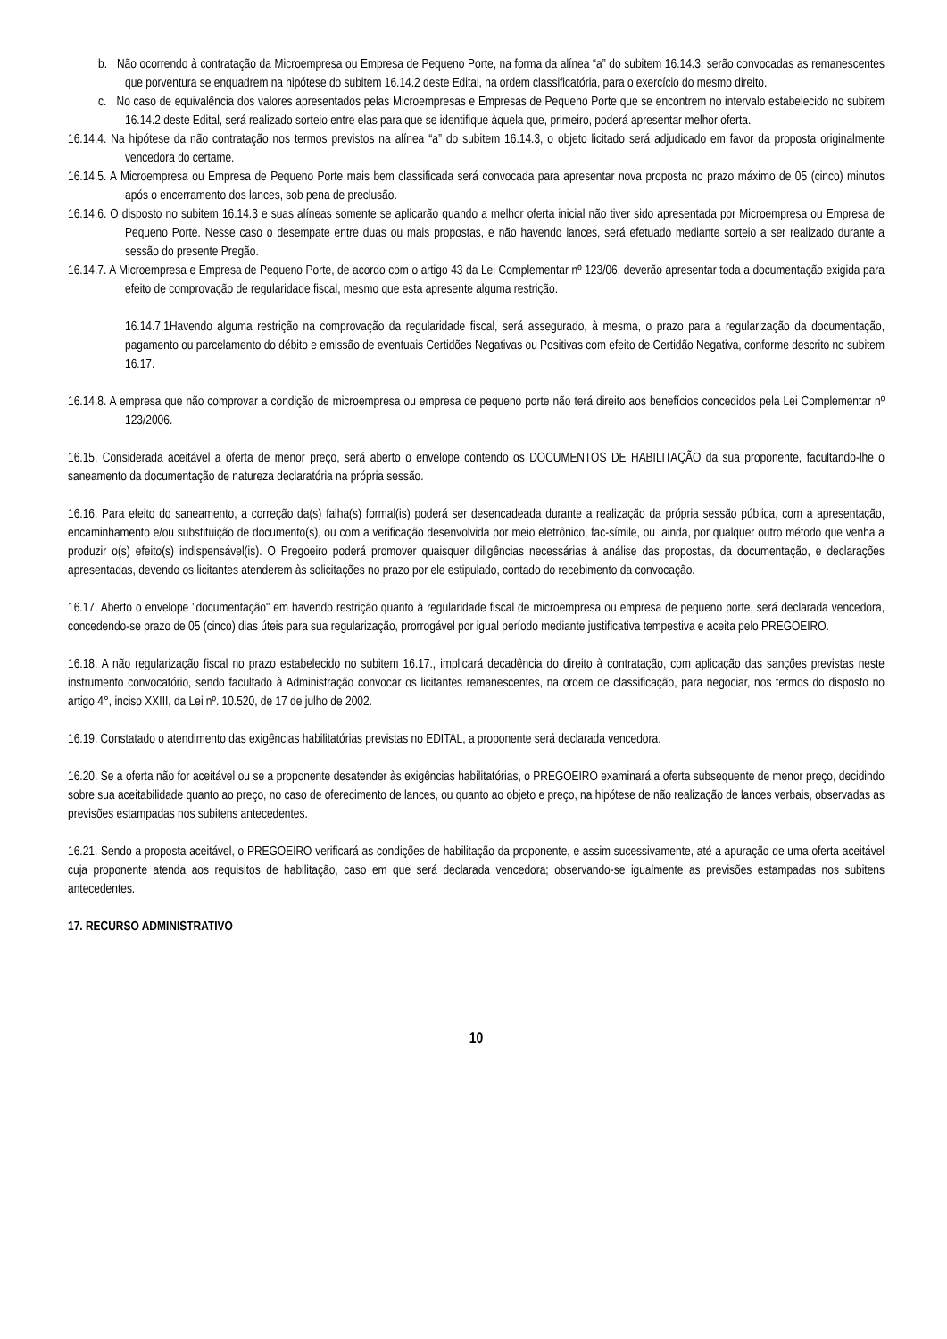b. Não ocorrendo à contratação da Microempresa ou Empresa de Pequeno Porte, na forma da alínea “a” do subitem 16.14.3, serão convocadas as remanescentes que porventura se enquadrem na hipótese do subitem 16.14.2 deste Edital, na ordem classificatória, para o exercício do mesmo direito.
c. No caso de equivalência dos valores apresentados pelas Microempresas e Empresas de Pequeno Porte que se encontrem no intervalo estabelecido no subitem 16.14.2 deste Edital, será realizado sorteio entre elas para que se identifique àquela que, primeiro, poderá apresentar melhor oferta.
16.14.4. Na hipótese da não contratação nos termos previstos na alínea “a” do subitem 16.14.3, o objeto licitado será adjudicado em favor da proposta originalmente vencedora do certame.
16.14.5. A Microempresa ou Empresa de Pequeno Porte mais bem classificada será convocada para apresentar nova proposta no prazo máximo de 05 (cinco) minutos após o encerramento dos lances, sob pena de preclusão.
16.14.6. O disposto no subitem 16.14.3 e suas alíneas somente se aplicarão quando a melhor oferta inicial não tiver sido apresentada por Microempresa ou Empresa de Pequeno Porte. Nesse caso o desempate entre duas ou mais propostas, e não havendo lances, será efetuado mediante sorteio a ser realizado durante a sessão do presente Pregão.
16.14.7. A Microempresa e Empresa de Pequeno Porte, de acordo com o artigo 43 da Lei Complementar nº 123/06, deverão apresentar toda a documentação exigida para efeito de comprovação de regularidade fiscal, mesmo que esta apresente alguma restrição.
16.14.7.1Havendo alguma restrição na comprovação da regularidade fiscal, será assegurado, à mesma, o prazo para a regularização da documentação, pagamento ou parcelamento do débito e emissão de eventuais Certidões Negativas ou Positivas com efeito de Certidão Negativa, conforme descrito no subitem 16.17.
16.14.8. A empresa que não comprovar a condição de microempresa ou empresa de pequeno porte não terá direito aos benefícios concedidos pela Lei Complementar nº 123/2006.
16.15. Considerada aceitável a oferta de menor preço, será aberto o envelope contendo os DOCUMENTOS DE HABILITAÇÃO da sua proponente, facultando-lhe o saneamento da documentação de natureza declaratória na própria sessão.
16.16. Para efeito do saneamento, a correção da(s) falha(s) formal(is) poderá ser desencadeada durante a realização da própria sessão pública, com a apresentação, encaminhamento e/ou substituição de documento(s), ou com a verificação desenvolvida por meio eletrônico, fac-símile, ou ,ainda, por qualquer outro método que venha a produzir o(s) efeito(s) indispensável(is). O Pregoeiro poderá promover quaisquer diligências necessárias à análise das propostas, da documentação, e declarações apresentadas, devendo os licitantes atenderem às solicitações no prazo por ele estipulado, contado do recebimento da convocação.
16.17. Aberto o envelope "documentação" em havendo restrição quanto à regularidade fiscal de microempresa ou empresa de pequeno porte, será declarada vencedora, concedendo-se prazo de 05 (cinco) dias úteis para sua regularização, prorrogável por igual período mediante justificativa tempestiva e aceita pelo PREGOEIRO.
16.18. A não regularização fiscal no prazo estabelecido no subitem 16.17., implicará decadência do direito à contratação, com aplicação das sanções previstas neste instrumento convocatório, sendo facultado à Administração convocar os licitantes remanescentes, na ordem de classificação, para negociar, nos termos do disposto no artigo 4°, inciso XXIII, da Lei nº. 10.520, de 17 de julho de 2002.
16.19. Constatado o atendimento das exigências habilitatórias previstas no EDITAL, a proponente será declarada vencedora.
16.20. Se a oferta não for aceitável ou se a proponente desatender às exigências habilitatórias, o PREGOEIRO examinará a oferta subsequente de menor preço, decidindo sobre sua aceitabilidade quanto ao preço, no caso de oferecimento de lances, ou quanto ao objeto e preço, na hipótese de não realização de lances verbais, observadas as previsões estampadas nos subitens antecedentes.
16.21. Sendo a proposta aceitável, o PREGOEIRO verificará as condições de habilitação da proponente, e assim sucessivamente, até a apuração de uma oferta aceitável cuja proponente atenda aos requisitos de habilitação, caso em que será declarada vencedora; observando-se igualmente as previsões estampadas nos subitens antecedentes.
17. RECURSO ADMINISTRATIVO
10